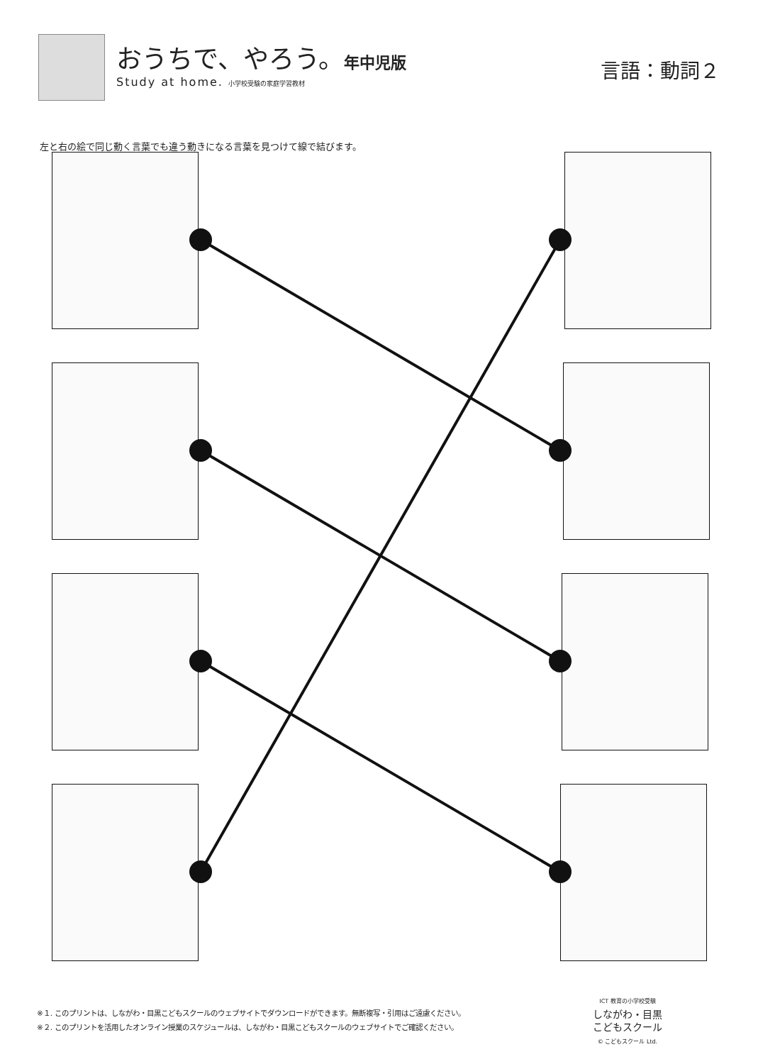おうちで、やろう。年中児版
Study at home. 小学校受験の家庭学習教材
言語：動詞２
左と右の絵で同じ動く言葉でも違う動きになる言葉を見つけて線で結びます。
※１. このプリントは、しながわ・目黒こどもスクールのウェブサイトでダウンロードができます。無断複写・引用はご遠慮ください。
※２. このプリントを活用したオンライン授業のスケジュールは、しながわ・目黒こどもスクールのウェブサイトでご確認ください。
ICT 教育の小学校受験
しながわ・目黒
こどもスクール
© こどもスクール Ltd.